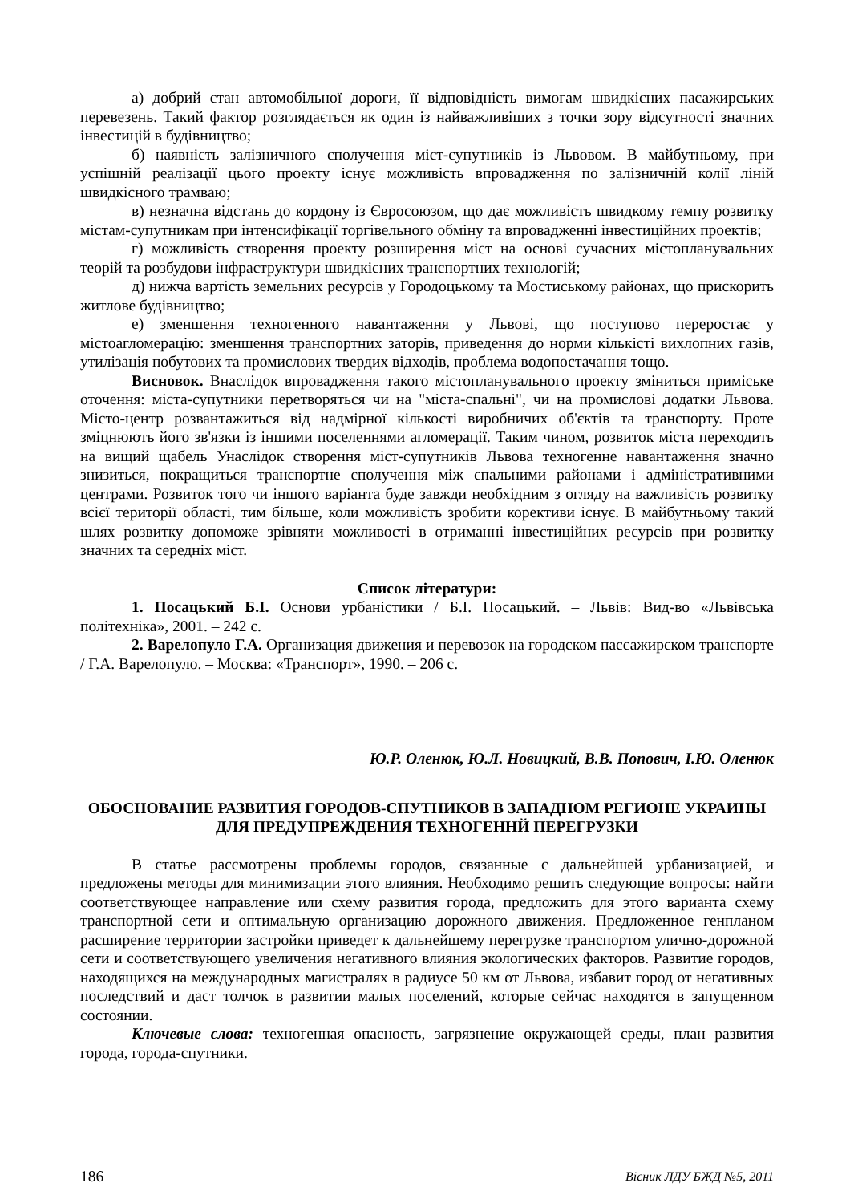а) добрий стан автомобільної дороги, її відповідність вимогам швидкісних пасажирських перевезень. Такий фактор розглядається як один із найважливіших з точки зору відсутності значних інвестицій в будівництво;
б) наявність залізничного сполучення міст-супутників із Львовом. В майбутньому, при успішній реалізації цього проекту існує можливість впровадження по залізничній колії ліній швидкісного трамваю;
в) незначна відстань до кордону із Євросоюзом, що дає можливість швидкому темпу розвитку містам-супутникам при інтенсифікації торгівельного обміну та впровадженні інвестиційних проектів;
г) можливість створення проекту розширення міст на основі сучасних містопланувальних теорій та розбудови інфраструктури швидкісних транспортних технологій;
д) нижча вартість земельних ресурсів у Городоцькому та Мостиському районах, що прискорить житлове будівництво;
е) зменшення техногенного навантаження у Львові, що поступово переростає у містоагломерацію: зменшення транспортних заторів, приведення до норми кількісті вихлопних газів, утилізація побутових та промислових твердих відходів, проблема водопостачання тощо.
Висновок. Внаслідок впровадження такого містопланувального проекту зміниться приміське оточення: міста-супутники перетворяться чи на "міста-спальні", чи на промислові додатки Львова. Місто-центр розвантажиться від надмірної кількості виробничих об'єктів та транспорту. Проте зміцнюють його зв'язки із іншими поселеннями агломерації. Таким чином, розвиток міста переходить на вищий щабель Унаслідок створення міст-супутників Львова техногенне навантаження значно знизиться, покращиться транспортне сполучення між спальними районами і адміністративними центрами. Розвиток того чи іншого варіанта буде завжди необхідним з огляду на важливість розвитку всієї території області, тим більше, коли можливість зробити корективи існує. В майбутньому такий шлях розвитку допоможе зрівняти можливості в отриманні інвестиційних ресурсів при розвитку значних та середніх міст.
Список літератури:
1. Посацький Б.І. Основи урбаністики / Б.І. Посацький. – Львів: Вид-во «Львівська політехніка», 2001. – 242 с.
2. Варелопуло Г.А. Организация движения и перевозок на городском пассажирском транспорте / Г.А. Варелопуло. – Москва: «Транспорт», 1990. – 206 с.
Ю.Р. Оленюк, Ю.Л. Новицкий, В.В. Попович, І.Ю. Оленюк
ОБОСНОВАНИЕ РАЗВИТИЯ ГОРОДОВ-СПУТНИКОВ В ЗАПАДНОМ РЕГИОНЕ УКРАИНЫ ДЛЯ ПРЕДУПРЕЖДЕНИЯ ТЕХНОГЕННЙ ПЕРЕГРУЗКИ
В статье рассмотрены проблемы городов, связанные с дальнейшей урбанизацией, и предложены методы для минимизации этого влияния. Необходимо решить следующие вопросы: найти соответствующее направление или схему развития города, предложить для этого варианта схему транспортной сети и оптимальную организацию дорожного движения. Предложенное генпланом расширение территории застройки приведет к дальнейшему перегрузке транспортом улично-дорожной сети и соответствующего увеличения негативного влияния экологических факторов. Развитие городов, находящихся на международных магистралях в радиусе 50 км от Львова, избавит город от негативных последствий и даст толчок в развитии малых поселений, которые сейчас находятся в запущенном состоянии.
Ключевые слова: техногенная опасность, загрязнение окружающей среды, план развития города, города-спутники.
186 Вісник ЛДУ БЖД №5, 2011